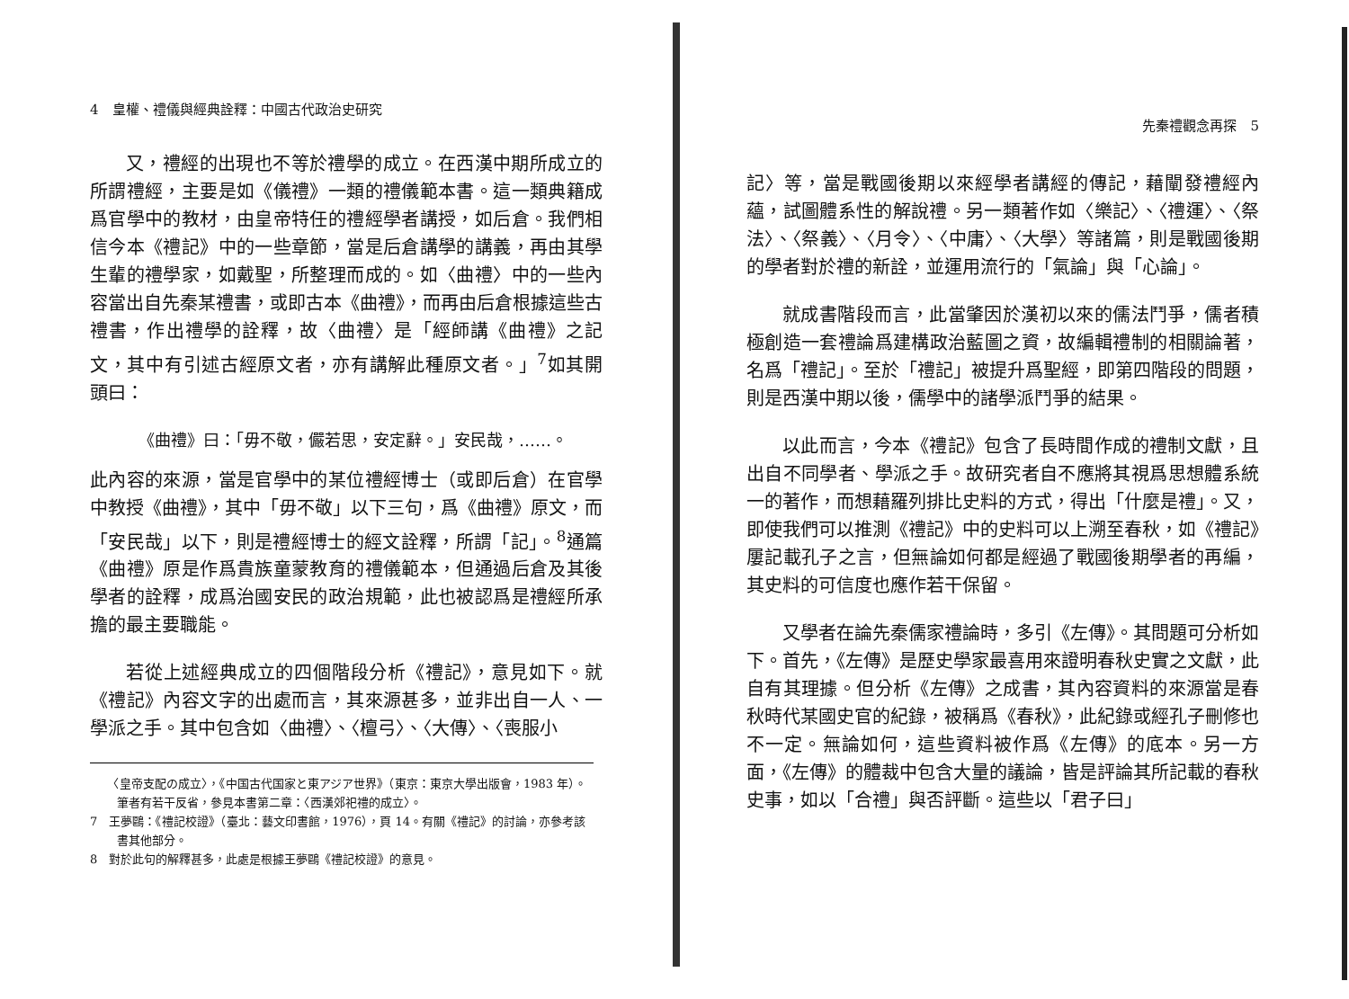4　皇權、禮儀與經典詮釋：中國古代政治史研究
又，禮經的出現也不等於禮學的成立。在西漢中期所成立的所謂禮經，主要是如《儀禮》一類的禮儀範本書。這一類典籍成爲官學中的教材，由皇帝特任的禮經學者講授，如后倉。我們相信今本《禮記》中的一些章節，當是后倉講學的講義，再由其學生輩的禮學家，如戴聖，所整理而成的。如〈曲禮〉中的一些內容當出自先秦某禮書，或即古本《曲禮》，而再由后倉根據這些古禮書，作出禮學的詮釋，故〈曲禮〉是「經師講《曲禮》之記文，其中有引述古經原文者，亦有講解此種原文者。」<sup>7</sup>如其開頭曰：
《曲禮》曰：「毋不敬，儼若思，安定辭。」安民哉，……。
此內容的來源，當是官學中的某位禮經博士（或即后倉）在官學中教授《曲禮》，其中「毋不敬」以下三句，爲《曲禮》原文，而「安民哉」以下，則是禮經博士的經文詮釋，所謂「記」。<sup>8</sup>通篇《曲禮》原是作爲貴族童蒙教育的禮儀範本，但通過后倉及其後學者的詮釋，成爲治國安民的政治規範，此也被認爲是禮經所承擔的最主要職能。
若從上述經典成立的四個階段分析《禮記》，意見如下。就《禮記》內容文字的出處而言，其來源甚多，並非出自一人、一學派之手。其中包含如〈曲禮〉、〈檀弓〉、〈大傳〉、〈喪服小
　　〈皇帝支配の成立〉，《中国古代国家と東アジア世界》（東京：東京大學出版會，1983 年）。筆者有若干反省，參見本書第二章：〈西漢郊祀禮的成立〉。
7　王夢鷗：《禮記校證》（臺北：藝文印書館，1976），頁 14。有關《禮記》的討論，亦參考該書其他部分。
8　對於此句的解釋甚多，此處是根據王夢鷗《禮記校證》的意見。
先秦禮觀念再探　5
記〉等，當是戰國後期以來經學者講經的傳記，藉闡發禮經內蘊，試圖體系性的解說禮。另一類著作如〈樂記〉、〈禮運〉、〈祭法〉、〈祭義〉、〈月令〉、〈中庸〉、〈大學〉等諸篇，則是戰國後期的學者對於禮的新詮，並運用流行的「氣論」與「心論」。
就成書階段而言，此當肇因於漢初以來的儒法鬥爭，儒者積極創造一套禮論爲建構政治藍圖之資，故編輯禮制的相關論著，名爲「禮記」。至於「禮記」被提升爲聖經，即第四階段的問題，則是西漢中期以後，儒學中的諸學派鬥爭的結果。
以此而言，今本《禮記》包含了長時間作成的禮制文獻，且出自不同學者、學派之手。故研究者自不應將其視爲思想體系統一的著作，而想藉羅列排比史料的方式，得出「什麼是禮」。又，即使我們可以推測《禮記》中的史料可以上溯至春秋，如《禮記》屢記載孔子之言，但無論如何都是經過了戰國後期學者的再編，其史料的可信度也應作若干保留。
又學者在論先秦儒家禮論時，多引《左傳》。其問題可分析如下。首先，《左傳》是歷史學家最喜用來證明春秋史實之文獻，此自有其理據。但分析《左傳》之成書，其內容資料的來源當是春秋時代某國史官的紀錄，被稱爲《春秋》，此紀錄或經孔子刪修也不一定。無論如何，這些資料被作爲《左傳》的底本。另一方面，《左傳》的體裁中包含大量的議論，皆是評論其所記載的春秋史事，如以「合禮」與否評斷。這些以「君子曰」